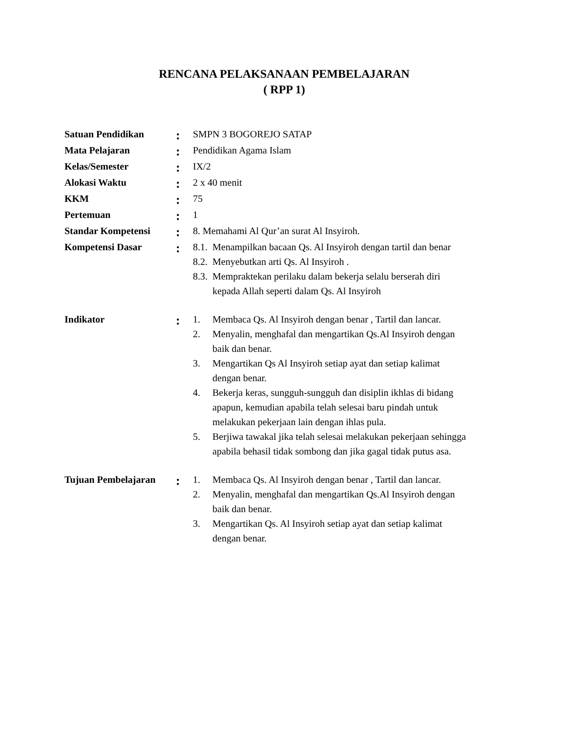RENCANA PELAKSANAAN PEMBELAJARAN
( RPP 1)
| Satuan Pendidikan | : | SMPN 3 BOGOREJO SATAP |
| Mata Pelajaran | : | Pendidikan Agama Islam |
| Kelas/Semester | : | IX/2 |
| Alokasi Waktu | : | 2 x 40 menit |
| KKM | : | 75 |
| Pertemuan | : | 1 |
| Standar Kompetensi | : | 8. Memahami Al Qur’an surat Al Insyiroh. |
| Kompetensi Dasar | : | 8.1. Menampilkan bacaan Qs. Al Insyiroh dengan tartil dan benar 8.2. Menyebutkan arti Qs. Al Insyiroh . 8.3. Mempraktekan perilaku dalam bekerja selalu berserah diri kepada Allah seperti dalam Qs. Al Insyiroh |
| Indikator | : | 1. Membaca Qs. Al Insyiroh dengan benar , Tartil dan lancar. 2. Menyalin, menghafal dan mengartikan Qs.Al Insyiroh dengan baik dan benar. 3. Mengartikan Qs Al Insyiroh setiap ayat dan setiap kalimat dengan benar. 4. Bekerja keras, sungguh-sungguh dan disiplin ikhlas di bidang apapun, kemudian apabila telah selesai baru pindah untuk melakukan pekerjaan lain dengan ihlas pula. 5. Berjiwa tawakal jika telah selesai melakukan pekerjaan sehingga apabila behasil tidak sombong dan jika gagal tidak putus asa. |
| Tujuan Pembelajaran | : | 1. Membaca Qs. Al Insyiroh dengan benar , Tartil dan lancar. 2. Menyalin, menghafal dan mengartikan Qs.Al Insyiroh dengan baik dan benar. 3. Mengartikan Qs. Al Insyiroh setiap ayat dan setiap kalimat dengan benar. |